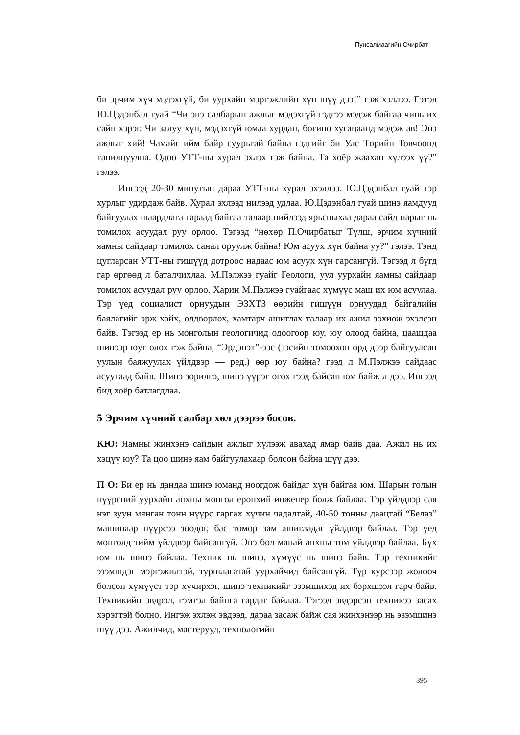Пунсалмаагийн Очирбат
би эрчим хүч мэдэхгүй, би уурхайн мэргэжлийн хүн шүү дээ!” гэж хэллээ. Гэтэл Ю.Цэдэнбал гуай “Чи энэ салбарын ажлыг мэдэхгүй гэдгээ мэдэж байгаа чинь их сайн хэрэг. Чи залуу хүн, мэдэхгүй юмаа хурдан, богино хугацаанд мэдэж ав! Энэ ажлыг хий! Чамайг ийм байр суурьтай байна гэдгийг би Улс Төрийн Товчоонд танилцуулна. Одоо УТТ-ны хурал эхлэх гэж байна. Та хоёр жаахан хүлээх үү?” гэлээ.
Ингээд 20-30 минутын дараа УТТ-ны хурал эхэллээ. Ю.Цэдэнбал гуай тэр хурлыг удирдаж байв. Хурал эхлээд нилээд удлаа. Ю.Цэдэнбал гуай шинэ яамдууд байгуулах шаардлага гараад байгаа талаар нийлээд ярьсныхаа дараа сайд нарыг нь томилох асуудал руу орлоо. Тэгээд “нөхөр П.Очирбатыг Түлш, эрчим хүчний яамны сайдаар томилох санал оруулж байна! Юм асуух хүн байна уу?” гэлээ. Тэнд цугларсан УТТ-ны гишүүд дотроос надаас юм асуух хүн гарсангүй. Тэгээд л бүгд гар өргөөд л баталчихлаа. М.Пэлжээ гуайг Геологи, уул уурхайн яамны сайдаар томилох асуудал руу орлоо. Харин М.Пэлжээ гуайгаас хүмүүс маш их юм асуулаа. Тэр үед социалист орнуудын ЭЗХТЗ өөрийн гишүүн орнуудад байгалийн баялагийг эрж хайх, олдворлох, хамтарч ашиглах талаар их ажил зохиож эхэлсэн байв. Тэгээд ер нь монголын геологичид одоогоор юу, юу олоод байна, цаашдаа шинээр юуг олох гэж байна, “Эрдэнэт”-ээс (зэсийн томоохон орд дээр байгуулсан уулын баяжуулах үйлдвэр — ред.) өөр юу байна? гээд л М.Пэлжээ сайдаас асуугаад байв. Шинэ зорилго, шинэ үүрэг өгөх гээд байсан юм байж л дээ. Ингээд бид хоёр батлагдлаа.
5 Эрчим хүчний салбар хөл дээрээ босов.
КЮ: Яамны жинхэнэ сайдын ажлыг хүлээж авахад ямар байв даа. Ажил нь их хэцүү юу? Та цоо шинэ яам байгуулахаар болсон байна шүү дээ.
П О: Би ер нь дандаа шинэ юманд ноогдож байдаг хүн байгаа юм. Шарын голын нүүрсний уурхайн анхны монгол ерөнхий инженер болж байлаа. Тэр үйлдвэр сая нэг зуун мянган тонн нүүрс гаргах хүчин чадалтай, 40-50 тонны даацтай “Белаз” машинаар нүүрсээ зөөдөг, бас төмөр зам ашигладаг үйлдвэр байлаа. Тэр үед монголд тийм үйлдвэр байсангүй. Энэ бол манай анхны том үйлдвэр байлаа. Бүх юм нь шинэ байлаа. Техник нь шинэ, хүмүүс нь шинэ байв. Тэр техникийг эзэмшдэг мэргэжилтэй, туршлагатай уурхайчид байсангүй. Түр курсээр жолооч болсон хүмүүст тэр хүчирхэг, шинэ техникийг эзэмшихэд их бэрхшээл гарч байв. Техникийн эвдрэл, гэмтэл байнга гардаг байлаа. Тэгээд эвдэрсэн техникээ засах хэрэгтэй болно. Ингэж эхлэж эвдээд, дараа засаж байж сая жинхэнээр нь эзэмшинэ шүү дээ. Ажилчид, мастерууд, технологийн
395